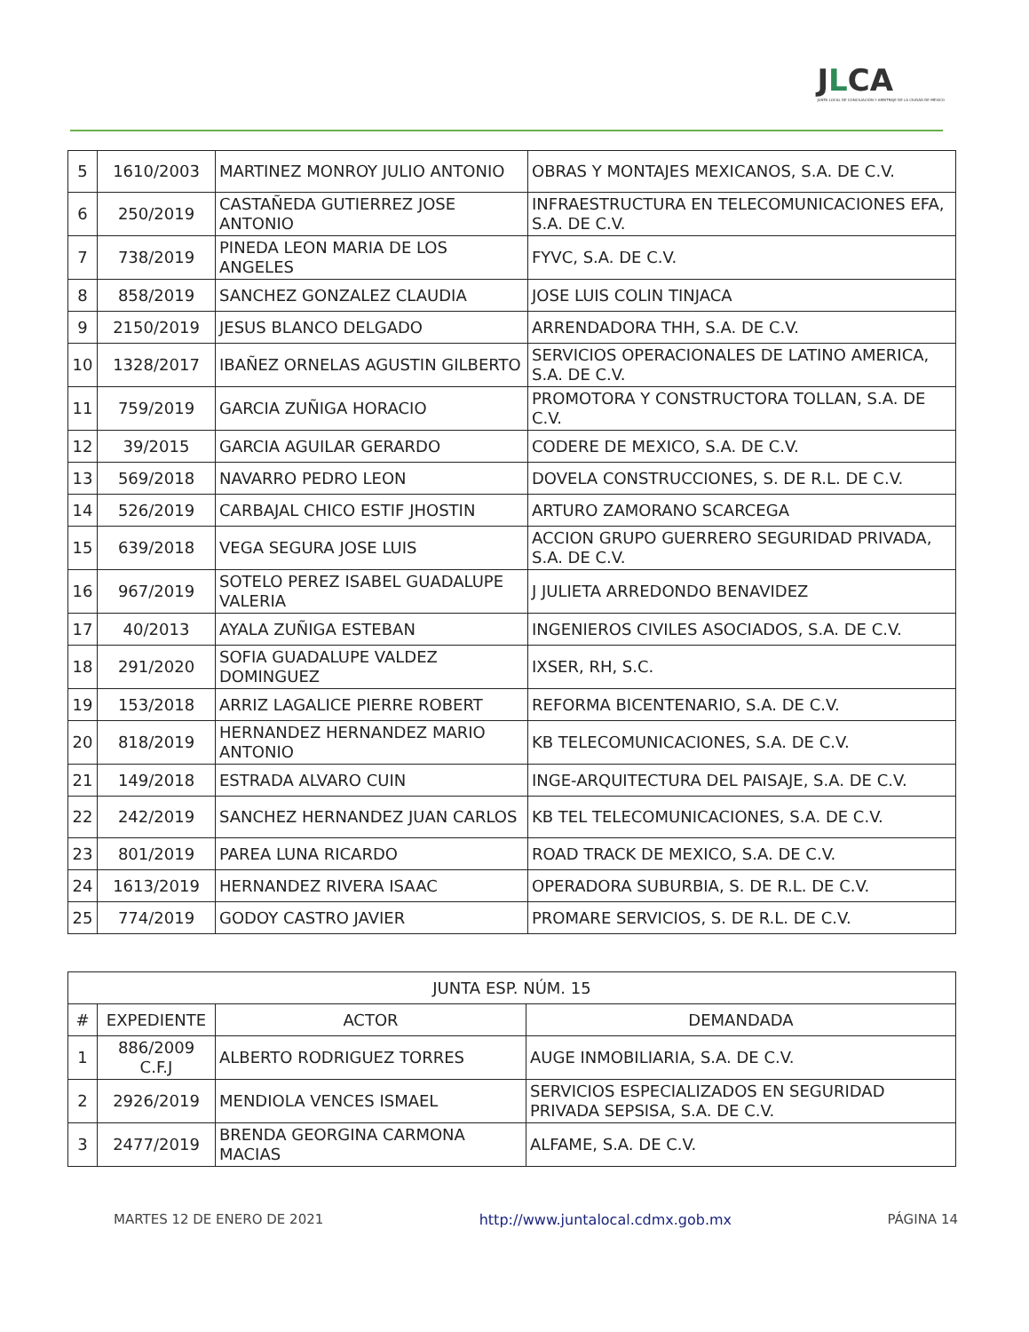JLCA
JUNTA LOCAL DE CONCILIACIÓN Y ARBITRAJE DE LA CIUDAD DE MÉXICO
| 5 | 1610/2003 | MARTINEZ MONROY JULIO ANTONIO | OBRAS Y MONTAJES MEXICANOS, S.A. DE C.V. |
| 6 | 250/2019 | CASTAÑEDA GUTIERREZ JOSE ANTONIO | INFRAESTRUCTURA EN TELECOMUNICACIONES EFA, S.A. DE C.V. |
| 7 | 738/2019 | PINEDA LEON MARIA DE LOS ANGELES | FYVC, S.A. DE C.V. |
| 8 | 858/2019 | SANCHEZ GONZALEZ CLAUDIA | JOSE LUIS COLIN TINJACA |
| 9 | 2150/2019 | JESUS BLANCO DELGADO | ARRENDADORA THH, S.A. DE C.V. |
| 10 | 1328/2017 | IBAÑEZ ORNELAS AGUSTIN GILBERTO | SERVICIOS OPERACIONALES DE LATINO AMERICA, S.A. DE C.V. |
| 11 | 759/2019 | GARCIA ZUÑIGA HORACIO | PROMOTORA Y CONSTRUCTORA TOLLAN, S.A. DE C.V. |
| 12 | 39/2015 | GARCIA AGUILAR GERARDO | CODERE DE MEXICO, S.A. DE C.V. |
| 13 | 569/2018 | NAVARRO PEDRO LEON | DOVELA CONSTRUCCIONES, S. DE R.L. DE C.V. |
| 14 | 526/2019 | CARBAJAL CHICO ESTIF JHOSTIN | ARTURO ZAMORANO SCARCEGA |
| 15 | 639/2018 | VEGA SEGURA JOSE LUIS | ACCION GRUPO GUERRERO SEGURIDAD PRIVADA, S.A. DE C.V. |
| 16 | 967/2019 | SOTELO PEREZ ISABEL GUADALUPE VALERIA | J JULIETA ARREDONDO BENAVIDEZ |
| 17 | 40/2013 | AYALA ZUÑIGA ESTEBAN | INGENIEROS CIVILES ASOCIADOS, S.A. DE C.V. |
| 18 | 291/2020 | SOFIA GUADALUPE VALDEZ DOMINGUEZ | IXSER, RH, S.C. |
| 19 | 153/2018 | ARRIZ LAGALICE PIERRE ROBERT | REFORMA BICENTENARIO, S.A. DE C.V. |
| 20 | 818/2019 | HERNANDEZ HERNANDEZ MARIO ANTONIO | KB TELECOMUNICACIONES, S.A. DE C.V. |
| 21 | 149/2018 | ESTRADA ALVARO CUIN | INGE-ARQUITECTURA DEL PAISAJE, S.A. DE C.V. |
| 22 | 242/2019 | SANCHEZ HERNANDEZ JUAN CARLOS | KB TEL TELECOMUNICACIONES, S.A. DE C.V. |
| 23 | 801/2019 | PAREA LUNA RICARDO | ROAD TRACK DE MEXICO, S.A. DE C.V. |
| 24 | 1613/2019 | HERNANDEZ RIVERA ISAAC | OPERADORA SUBURBIA, S. DE R.L. DE C.V. |
| 25 | 774/2019 | GODOY CASTRO JAVIER | PROMARE SERVICIOS, S. DE R.L. DE C.V. |
| JUNTA ESP. NÚM. 15 | | | |
| --- | --- | --- | --- |
| # | EXPEDIENTE | ACTOR | DEMANDADA |
| 1 | 886/2009 C.F.J | ALBERTO RODRIGUEZ TORRES | AUGE INMOBILIARIA, S.A. DE C.V. |
| 2 | 2926/2019 | MENDIOLA VENCES ISMAEL | SERVICIOS ESPECIALIZADOS EN SEGURIDAD PRIVADA SEPSISA, S.A. DE C.V. |
| 3 | 2477/2019 | BRENDA GEORGINA CARMONA MACIAS | ALFAME, S.A. DE C.V. |
MARTES 12 DE ENERO DE 2021 http://www.juntalocal.cdmx.gob.mx PÁGINA 14